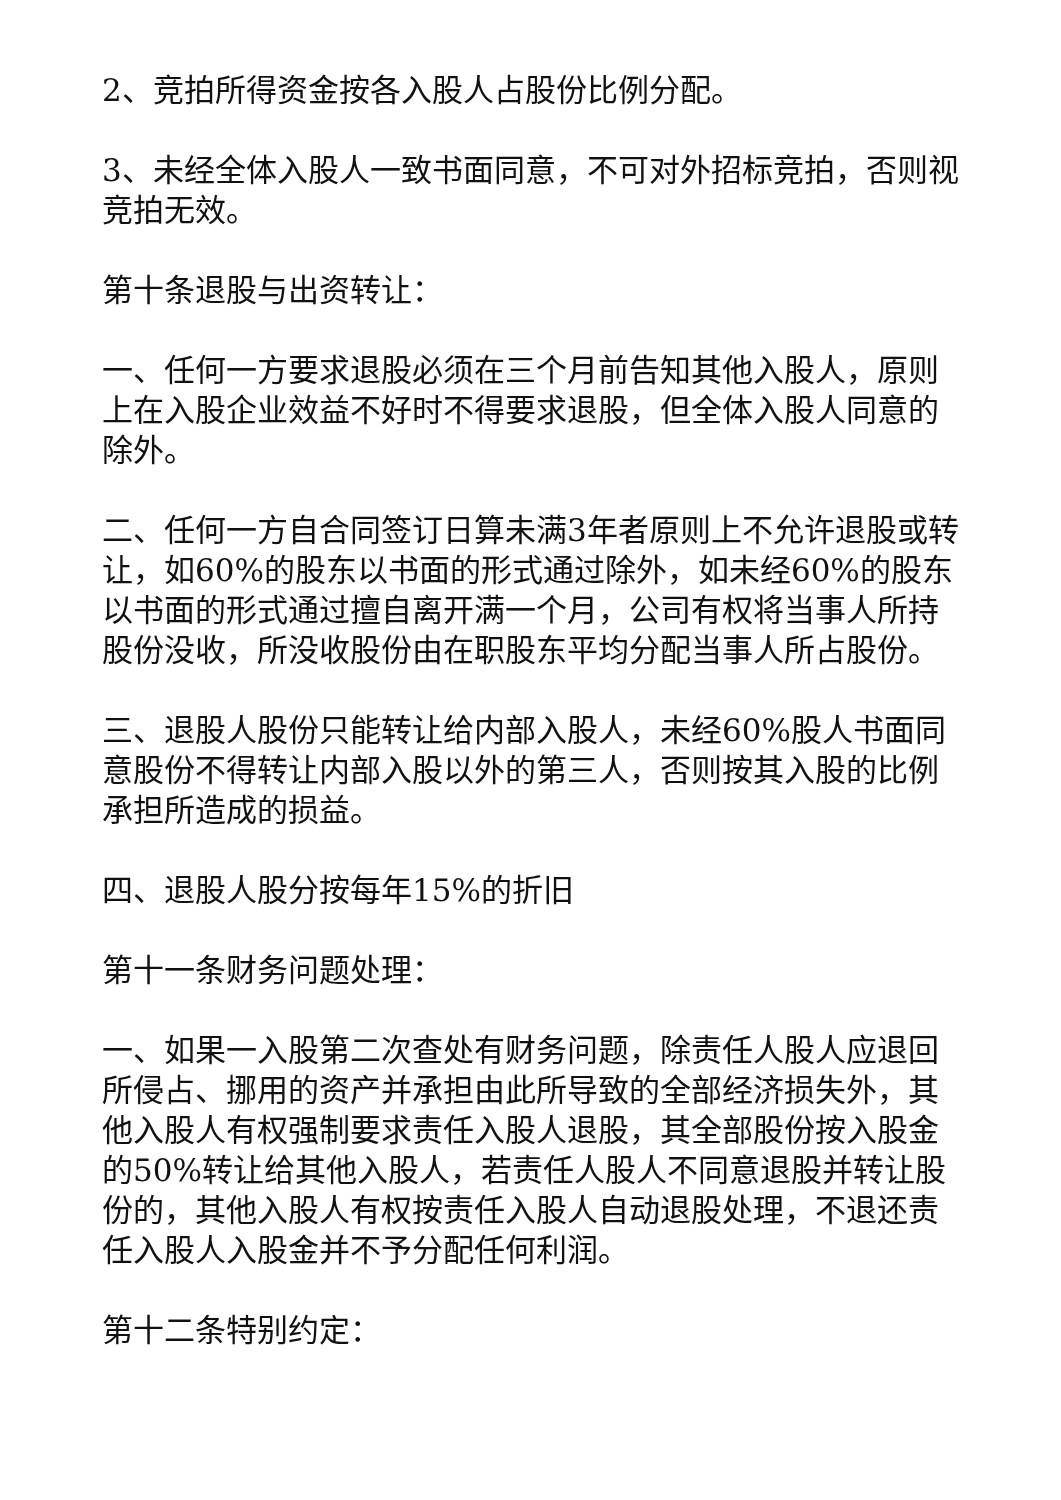2、竞拍所得资金按各入股人占股份比例分配。
3、未经全体入股人一致书面同意，不可对外招标竞拍，否则视竞拍无效。
第十条退股与出资转让：
一、任何一方要求退股必须在三个月前告知其他入股人，原则上在入股企业效益不好时不得要求退股，但全体入股人同意的除外。
二、任何一方自合同签订日算未满3年者原则上不允许退股或转让，如60%的股东以书面的形式通过除外，如未经60%的股东以书面的形式通过擅自离开满一个月，公司有权将当事人所持股份没收，所没收股份由在职股东平均分配当事人所占股份。
三、退股人股份只能转让给内部入股人，未经60%股人书面同意股份不得转让内部入股以外的第三人，否则按其入股的比例承担所造成的损益。
四、退股人股分按每年15%的折旧
第十一条财务问题处理：
一、如果一入股第二次查处有财务问题，除责任人股人应退回所侵占、挪用的资产并承担由此所导致的全部经济损失外，其他入股人有权强制要求责任入股人退股，其全部股份按入股金的50%转让给其他入股人，若责任人股人不同意退股并转让股份的，其他入股人有权按责任入股人自动退股处理，不退还责任入股人入股金并不予分配任何利润。
第十二条特别约定：